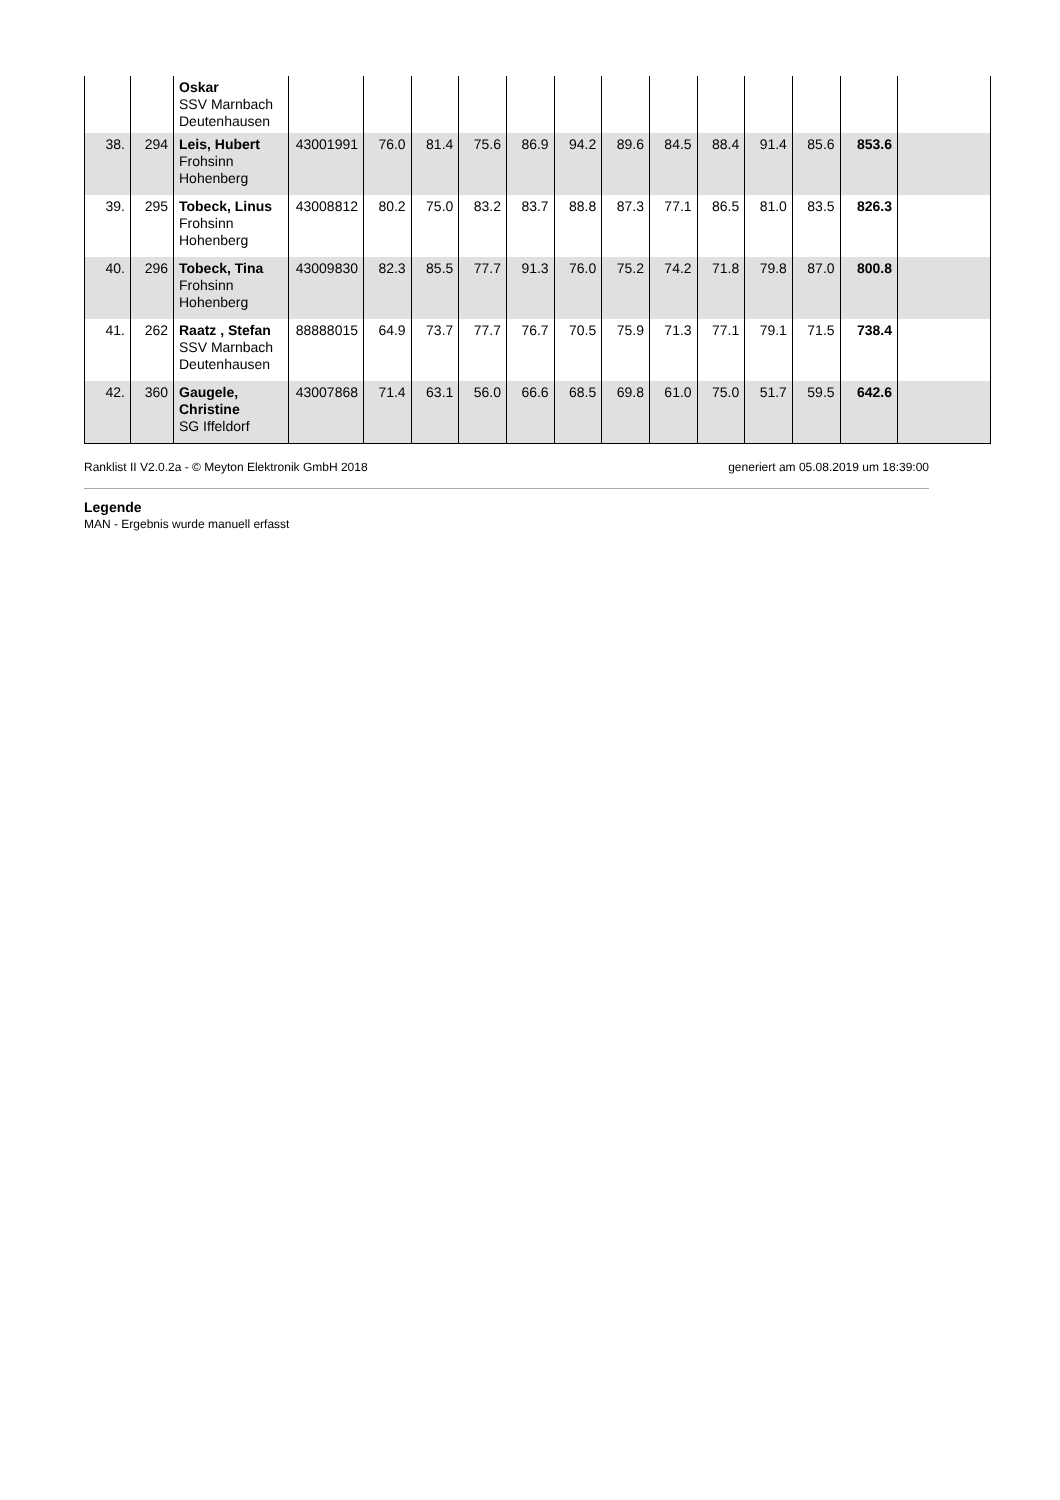| | | Oskar SSV Marnbach Deutenhausen | | | | | | | | | | | | | |
| 38. | 294 | Leis, Hubert Frohsinn Hohenberg | 43001991 | 76.0 | 81.4 | 75.6 | 86.9 | 94.2 | 89.6 | 84.5 | 88.4 | 91.4 | 85.6 | 853.6 | |
| 39. | 295 | Tobeck, Linus Frohsinn Hohenberg | 43008812 | 80.2 | 75.0 | 83.2 | 83.7 | 88.8 | 87.3 | 77.1 | 86.5 | 81.0 | 83.5 | 826.3 | |
| 40. | 296 | Tobeck, Tina Frohsinn Hohenberg | 43009830 | 82.3 | 85.5 | 77.7 | 91.3 | 76.0 | 75.2 | 74.2 | 71.8 | 79.8 | 87.0 | 800.8 | |
| 41. | 262 | Raatz , Stefan SSV Marnbach Deutenhausen | 88888015 | 64.9 | 73.7 | 77.7 | 76.7 | 70.5 | 75.9 | 71.3 | 77.1 | 79.1 | 71.5 | 738.4 | |
| 42. | 360 | Gaugele, Christine SG Iffeldorf | 43007868 | 71.4 | 63.1 | 56.0 | 66.6 | 68.5 | 69.8 | 61.0 | 75.0 | 51.7 | 59.5 | 642.6 | |
Ranklist II V2.0.2a - © Meyton Elektronik GmbH 2018 generiert am 05.08.2019 um 18:39:00
Legende
MAN - Ergebnis wurde manuell erfasst